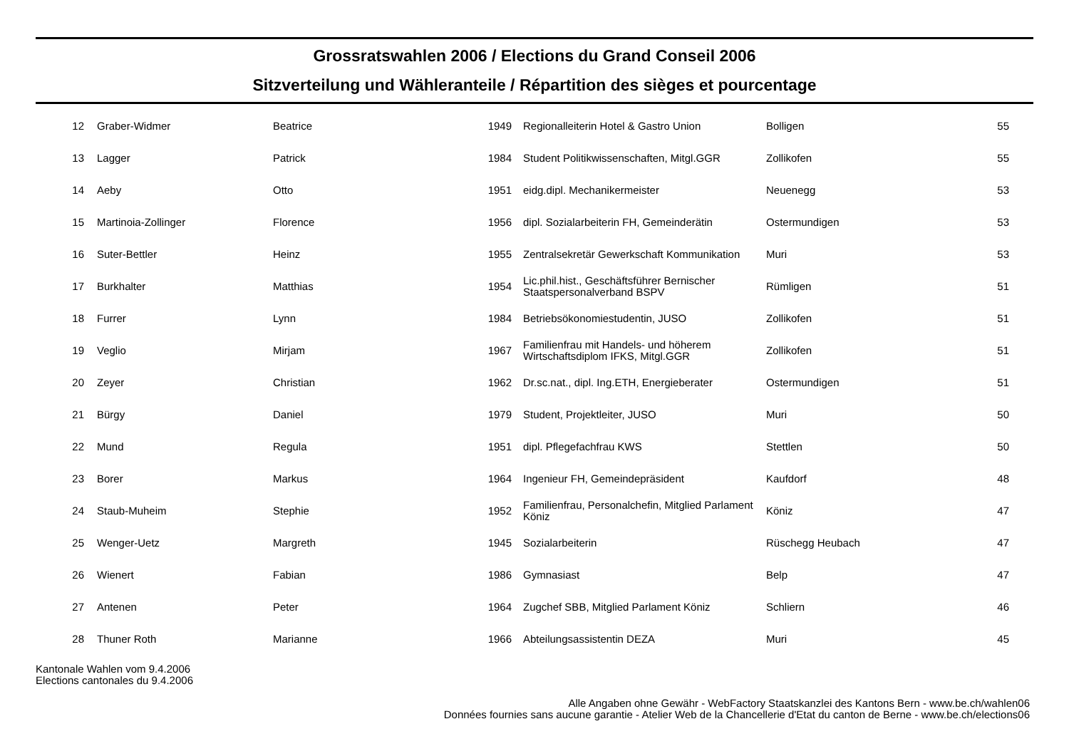Grossratswahlen 2006 / Elections du Grand Conseil 2006
Sitzverteilung und Wähleranteile / Répartition des sièges et pourcentage
| 12 | Graber-Widmer | Beatrice | 1949 | Regionalleiterin Hotel & Gastro Union | Bolligen | 55 |
| 13 | Lagger | Patrick | 1984 | Student Politikwissenschaften, Mitgl.GGR | Zollikofen | 55 |
| 14 | Aeby | Otto | 1951 | eidg.dipl. Mechanikermeister | Neuenegg | 53 |
| 15 | Martinoia-Zollinger | Florence | 1956 | dipl. Sozialarbeiterin FH, Gemeinderätin | Ostermundigen | 53 |
| 16 | Suter-Bettler | Heinz | 1955 | Zentralsekretär Gewerkschaft Kommunikation | Muri | 53 |
| 17 | Burkhalter | Matthias | 1954 | Lic.phil.hist., Geschäftsführer Bernischer Staatspersonalverband BSPV | Rümligen | 51 |
| 18 | Furrer | Lynn | 1984 | Betriebsökonomiestudentin, JUSO | Zollikofen | 51 |
| 19 | Veglio | Mirjam | 1967 | Familienfrau mit Handels- und höherem Wirtschaftsdiplom IFKS, Mitgl.GGR | Zollikofen | 51 |
| 20 | Zeyer | Christian | 1962 | Dr.sc.nat., dipl. Ing.ETH, Energieberater | Ostermundigen | 51 |
| 21 | Bürgy | Daniel | 1979 | Student, Projektleiter, JUSO | Muri | 50 |
| 22 | Mund | Regula | 1951 | dipl. Pflegefachfrau KWS | Stettlen | 50 |
| 23 | Borer | Markus | 1964 | Ingenieur FH, Gemeindepräsident | Kaufdorf | 48 |
| 24 | Staub-Muheim | Stephie | 1952 | Familienfrau, Personalchefin, Mitglied Parlament Köniz | Köniz | 47 |
| 25 | Wenger-Uetz | Margreth | 1945 | Sozialarbeiterin | Rüschegg Heubach | 47 |
| 26 | Wienert | Fabian | 1986 | Gymnasiast | Belp | 47 |
| 27 | Antenen | Peter | 1964 | Zugchef SBB, Mitglied Parlament Köniz | Schliern | 46 |
| 28 | Thuner Roth | Marianne | 1966 | Abteilungsassistentin DEZA | Muri | 45 |
Kantonale Wahlen vom 9.4.2006
Elections cantonales du 9.4.2006
Alle Angaben ohne Gewähr - WebFactory Staatskanzlei des Kantons Bern - www.be.ch/wahlen06
Données fournies sans aucune garantie - Atelier Web de la Chancellerie d'Etat du canton de Berne - www.be.ch/elections06